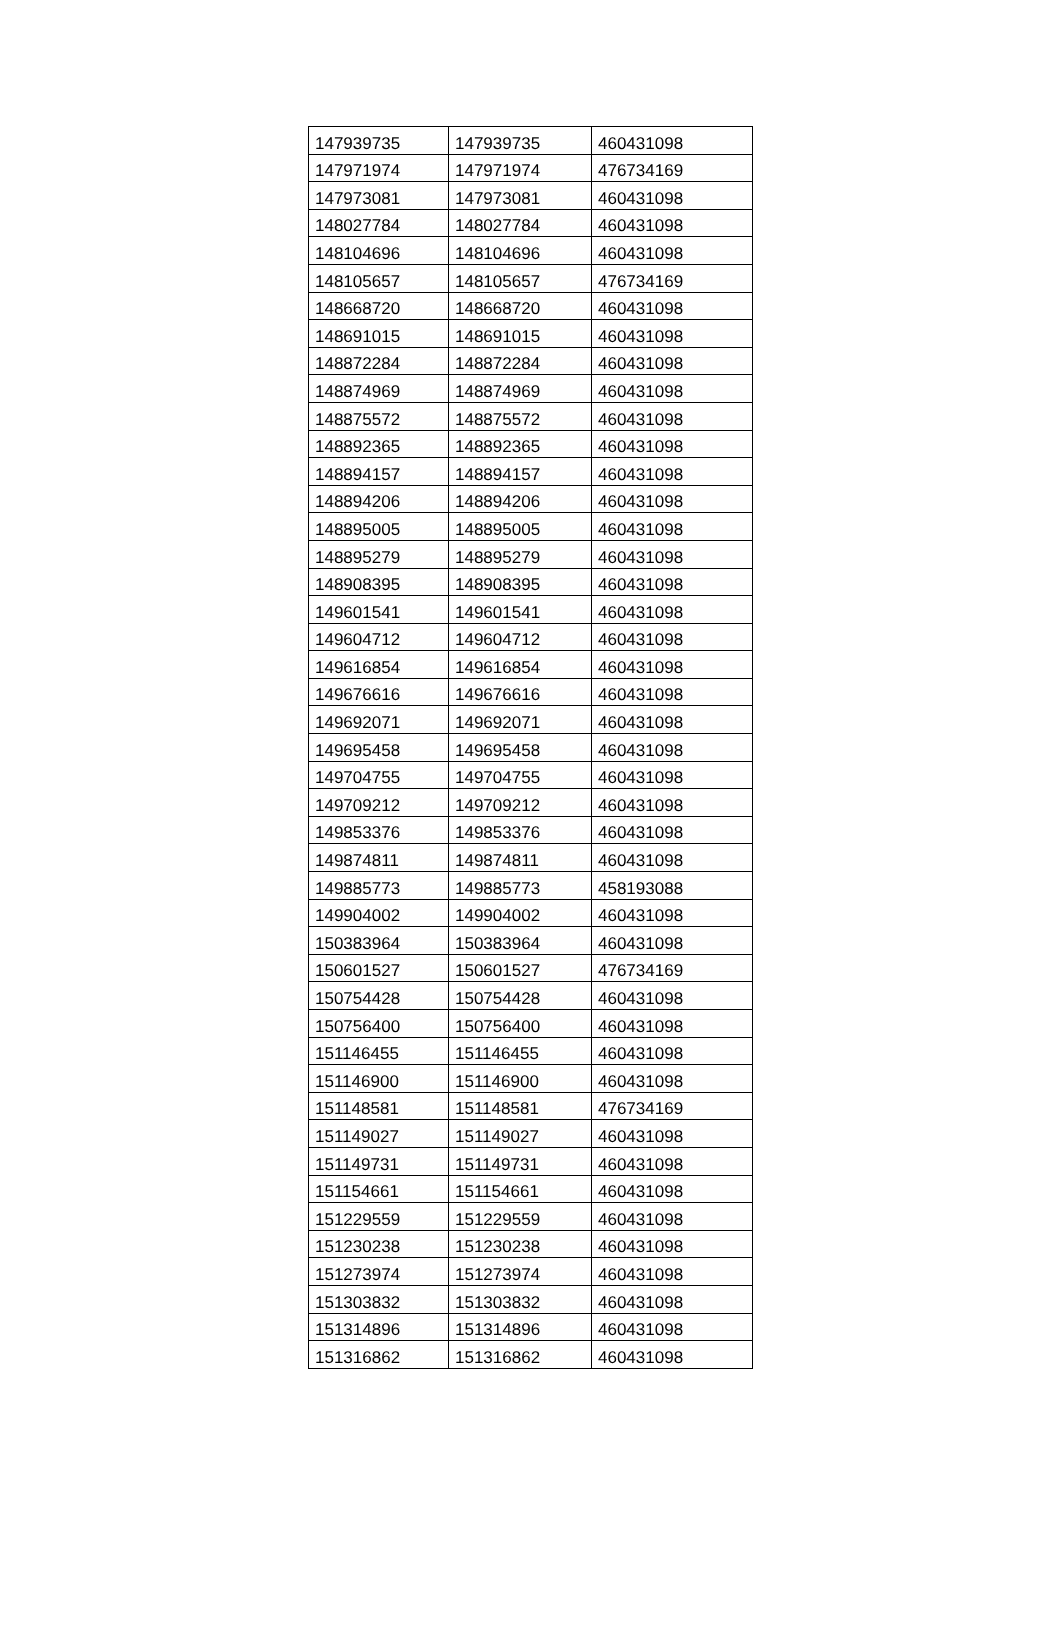| 147939735 | 147939735 | 460431098 |
| 147971974 | 147971974 | 476734169 |
| 147973081 | 147973081 | 460431098 |
| 148027784 | 148027784 | 460431098 |
| 148104696 | 148104696 | 460431098 |
| 148105657 | 148105657 | 476734169 |
| 148668720 | 148668720 | 460431098 |
| 148691015 | 148691015 | 460431098 |
| 148872284 | 148872284 | 460431098 |
| 148874969 | 148874969 | 460431098 |
| 148875572 | 148875572 | 460431098 |
| 148892365 | 148892365 | 460431098 |
| 148894157 | 148894157 | 460431098 |
| 148894206 | 148894206 | 460431098 |
| 148895005 | 148895005 | 460431098 |
| 148895279 | 148895279 | 460431098 |
| 148908395 | 148908395 | 460431098 |
| 149601541 | 149601541 | 460431098 |
| 149604712 | 149604712 | 460431098 |
| 149616854 | 149616854 | 460431098 |
| 149676616 | 149676616 | 460431098 |
| 149692071 | 149692071 | 460431098 |
| 149695458 | 149695458 | 460431098 |
| 149704755 | 149704755 | 460431098 |
| 149709212 | 149709212 | 460431098 |
| 149853376 | 149853376 | 460431098 |
| 149874811 | 149874811 | 460431098 |
| 149885773 | 149885773 | 458193088 |
| 149904002 | 149904002 | 460431098 |
| 150383964 | 150383964 | 460431098 |
| 150601527 | 150601527 | 476734169 |
| 150754428 | 150754428 | 460431098 |
| 150756400 | 150756400 | 460431098 |
| 151146455 | 151146455 | 460431098 |
| 151146900 | 151146900 | 460431098 |
| 151148581 | 151148581 | 476734169 |
| 151149027 | 151149027 | 460431098 |
| 151149731 | 151149731 | 460431098 |
| 151154661 | 151154661 | 460431098 |
| 151229559 | 151229559 | 460431098 |
| 151230238 | 151230238 | 460431098 |
| 151273974 | 151273974 | 460431098 |
| 151303832 | 151303832 | 460431098 |
| 151314896 | 151314896 | 460431098 |
| 151316862 | 151316862 | 460431098 |